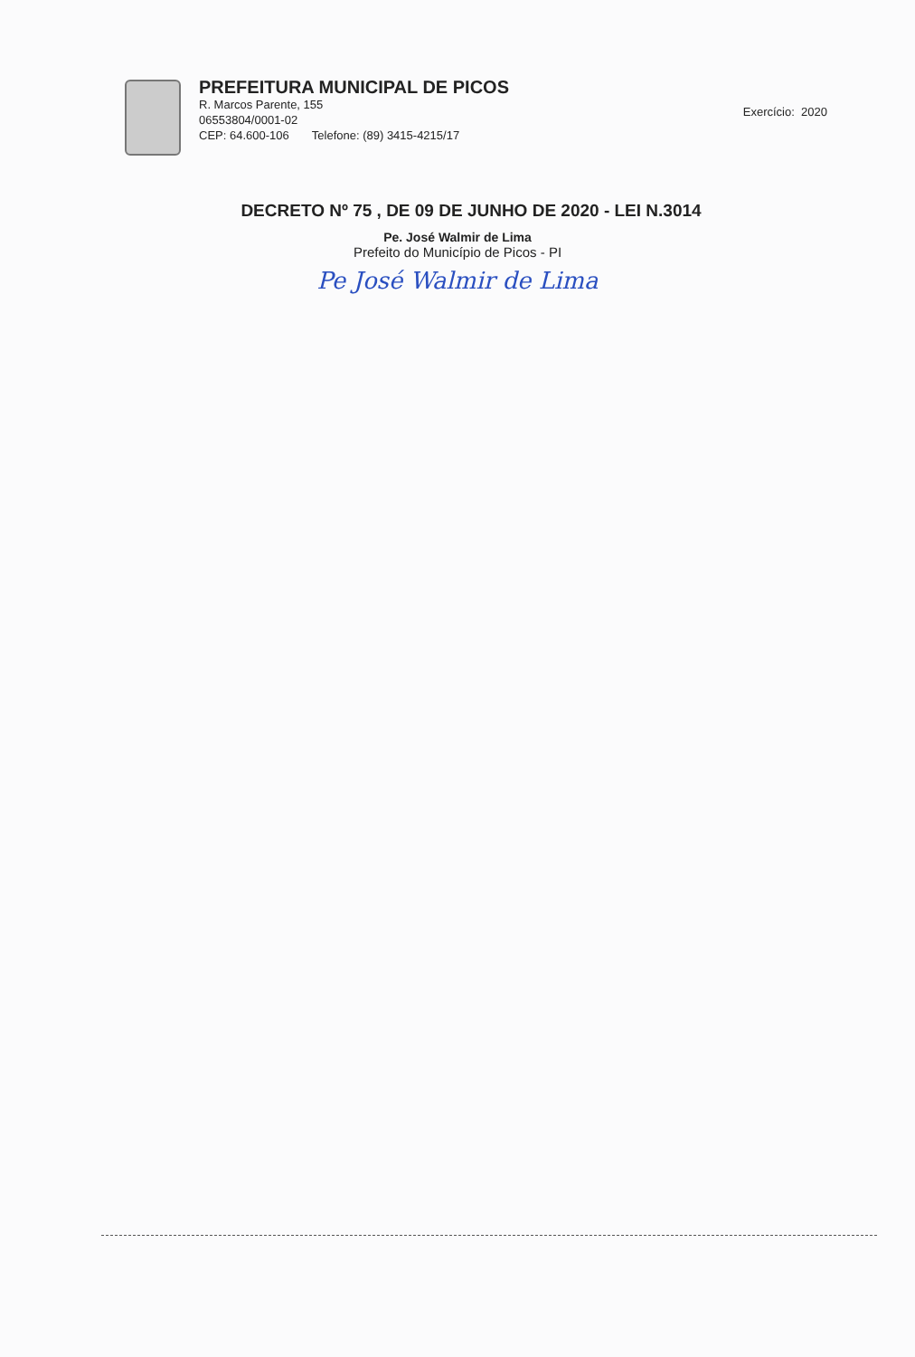PREFEITURA MUNICIPAL DE PICOS
R. Marcos Parente, 155
06553804/0001-02
CEP: 64.600-106 Telefone: (89) 3415-4215/17
Exercício: 2020
DECRETO Nº 75 , DE 09 DE JUNHO DE 2020 - LEI N.3014
Pe. José Walmir de Lima
Prefeito do Município de Picos - PI
Pe José Walmir de Lima